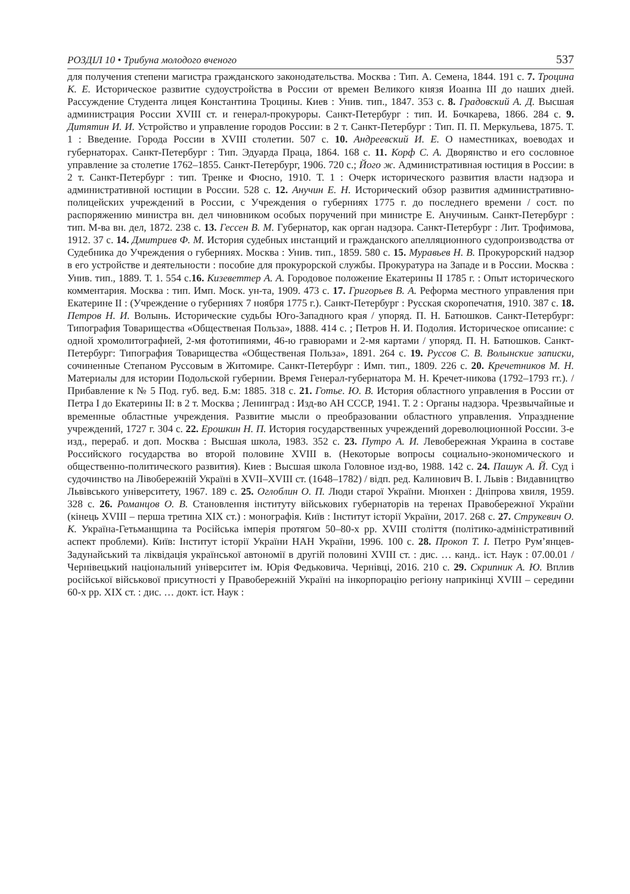РОЗДІЛ 10 • Трибуна молодого вченого 537
для получения степени магистра гражданского законодательства. Москва : Тип. А. Семена, 1844. 191 с. 7. Троцина К. Е. Историческое развитие судоустройства в России от времен Великого князя Иоанна III до наших дней. Рассуждение Студента лицея Константина Троцины. Киев : Унив. тип., 1847. 353 с. 8. Градовский А. Д. Высшая администрация России XVIII ст. и генерал-прокуроры. Санкт-Петербург : тип. И. Бочкарева, 1866. 284 с. 9. Дитятин И. И. Устройство и управление городов России: в 2 т. Санкт-Петербург : Тип. П. П. Меркульева, 1875. Т. 1 : Введение. Города России в XVIII столетии. 507 с. 10. Андреевский И. Е. О наместниках, воеводах и губернаторах. Санкт-Петербург : Тип. Эдуарда Праца, 1864. 168 с. 11. Корф С. А. Дворянство и его сословное управление за столетие 1762–1855. Санкт-Петербург, 1906. 720 с.; Його ж. Административная юстиция в России: в 2 т. Санкт-Петербург : тип. Тренке и Фюсно, 1910. Т. 1 : Очерк исторического развития власти надзора и административной юстиции в России. 528 с. 12. Анучин Е. Н. Исторический обзор развития административно-полицейских учреждений в России, с Учреждения о губерниях 1775 г. до последнего времени / сост. по распоряжению министра вн. дел чиновником особых поручений при министре Е. Анучиным. Санкт-Петербург : тип. М-ва вн. дел, 1872. 238 с. 13. Гессен В. М. Губернатор, как орган надзора. Санкт-Петербург : Лит. Трофимова, 1912. 37 с. 14. Дмитриев Ф. М. История судебных инстанций и гражданского апелляционного судопроизводства от Судебника до Учреждения о губерниях. Москва : Унив. тип., 1859. 580 с. 15. Муравьев Н. В. Прокурорский надзор в его устройстве и деятельности : пособие для прокурорской службы. Прокуратура на Западе и в России. Москва : Унив. тип., 1889. Т. 1. 554 с.16. Кизеветтер А. А. Городовое положение Екатерины II 1785 г. : Опыт исторического комментария. Москва : тип. Имп. Моск. ун-та, 1909. 473 с. 17. Григорьев В. А. Реформа местного управления при Екатерине II : (Учреждение о губерниях 7 ноября 1775 г.). Санкт-Петербург : Русская скоропечатня, 1910. 387 с. 18. Петров Н. И. Волынь. Исторические судьбы Юго-Западного края / упоряд. П. Н. Батюшков. Санкт-Петербург: Типография Товарищества «Общественая Польза», 1888. 414 с. ; Петров Н. И. Подолия. Историческое описание: с одной хромолитографией, 2-мя фототипиями, 46-ю гравюрами и 2-мя картами / упоряд. П. Н. Батюшков. Санкт-Петербург: Типография Товарищества «Общественая Польза», 1891. 264 с. 19. Руссов С. В. Волынские записки, сочиненные Степаном Руссовым в Житомире. Санкт-Петербург : Имп. тип., 1809. 226 с. 20. Кречетников М. Н. Материалы для истории Подольской губернии. Время Генерал-губернатора М. Н. Кречет-никова (1792–1793 гг.). / Прибавление к № 5 Под. губ. вед. Б.м: 1885. 318 с. 21. Готье. Ю. В. История областного управления в России от Петра I до Екатерины II: в 2 т. Москва ; Ленинград : Изд-во АН СССР, 1941. Т. 2 : Органы надзора. Чрезвычайные и временные областные учреждения. Развитие мысли о преобразовании областного управления. Упразднение учреждений, 1727 г. 304 с. 22. Ерошкин Н. П. История государственных учреждений дореволюционной России. 3-е изд., перераб. и доп. Москва : Высшая школа, 1983. 352 с. 23. Путро А. И. Левобережная Украина в составе Российского государства во второй половине XVIII в. (Некоторые вопросы социально-экономического и общественно-политического развития). Киев : Высшая школа Головное изд-во, 1988. 142 с. 24. Пашук А. Й. Суд і судочинство на Лівобережній Україні в XVII–XVIII ст. (1648–1782) / відп. ред. Калинович В. І. Львів : Видавництво Львівського університету, 1967. 189 с. 25. Оглоблин О. П. Люди старої України. Мюнхен : Дніпрова хвиля, 1959. 328 с. 26. Романцов О. В. Становлення інституту військових губернаторів на теренах Правобережної України (кінець XVIII – перша третина XIX ст.) : монографія. Київ : Інститут історії України, 2017. 268 с. 27. Струкевич О. К. Україна-Гетьманщина та Російська імперія протягом 50–80-х рр. XVIII століття (політико-адміністративний аспект проблеми). Київ: Інститут історії України НАН України, 1996. 100 с. 28. Прокоп Т. І. Петро Рум’янцев-Задунайський та ліквідація української автономії в другій половині XVIII ст. : дис. … канд.. іст. Наук : 07.00.01 / Чернівецький національний університет ім. Юрія Федьковича. Чернівці, 2016. 210 с. 29. Скрипник А. Ю. Вплив російської військової присутності у Правобережній Україні на інкорпорацію регіону наприкінці XVIII – середини 60-х рр. XIX ст. : дис. … докт. іст. Наук :